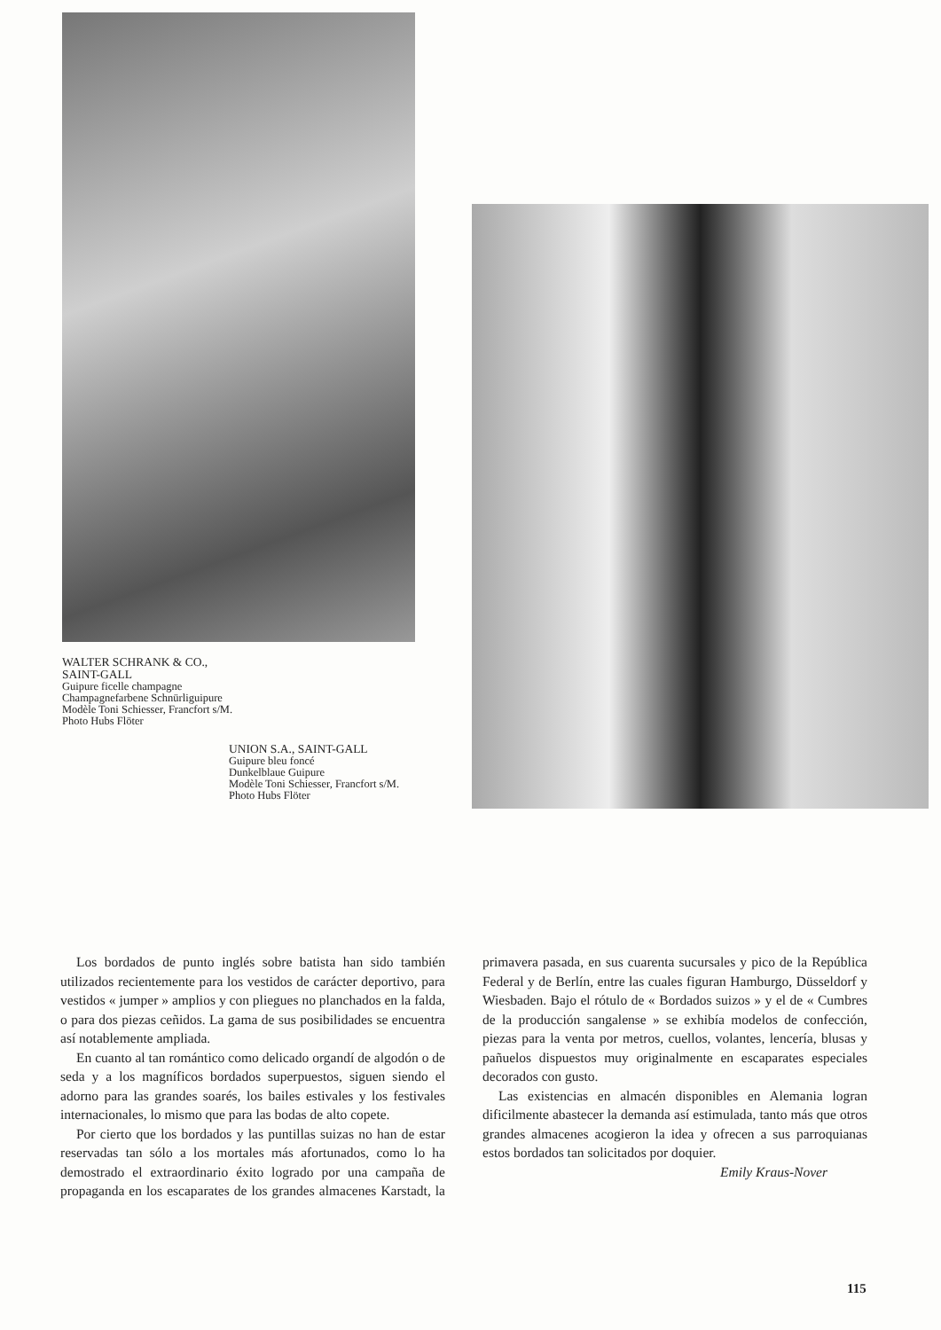WALTER SCHRANK & CO.,
SAINT-GALL
Guipure ficelle champagne
Champagnefarbene Schnürliguipure
Modèle Toni Schiesser, Francfort s/M.
Photo Hubs Flöter
UNION S.A., SAINT-GALL
Guipure bleu foncé
Dunkelblaue Guipure
Modèle Toni Schiesser, Francfort s/M.
Photo Hubs Flöter
Los bordados de punto inglés sobre batista han sido también utilizados recientemente para los vestidos de carácter deportivo, para vestidos « jumper » amplios y con pliegues no planchados en la falda, o para dos piezas ceñidos. La gama de sus posibilidades se encuentra así notablemente ampliada.
En cuanto al tan romántico como delicado organdí de algodón o de seda y a los magníficos bordados superpuestos, siguen siendo el adorno para las grandes soarés, los bailes estivales y los festivales internacionales, lo mismo que para las bodas de alto copete.
Por cierto que los bordados y las puntillas suizas no han de estar reservadas tan sólo a los mortales más afortunados, como lo ha demostrado el extraordinario éxito logrado por una campaña de propaganda en los escaparates de los grandes almacenes Karstadt, la primavera pasada, en sus cuarenta sucursales y pico de la República Federal y de Berlín, entre las cuales figuran Hamburgo, Düsseldorf y Wiesbaden. Bajo el rótulo de « Bordados suizos » y el de « Cumbres de la producción sangalense » se exhibía modelos de confección, piezas para la venta por metros, cuellos, volantes, lencería, blusas y pañuelos dispuestos muy originalmente en escaparates especiales decorados con gusto.
Las existencias en almacén disponibles en Alemania logran dificilmente abastecer la demanda así estimulada, tanto más que otros grandes almacenes acogieron la idea y ofrecen a sus parroquianas estos bordados tan solicitados por doquier.
Emily Kraus-Nover
115